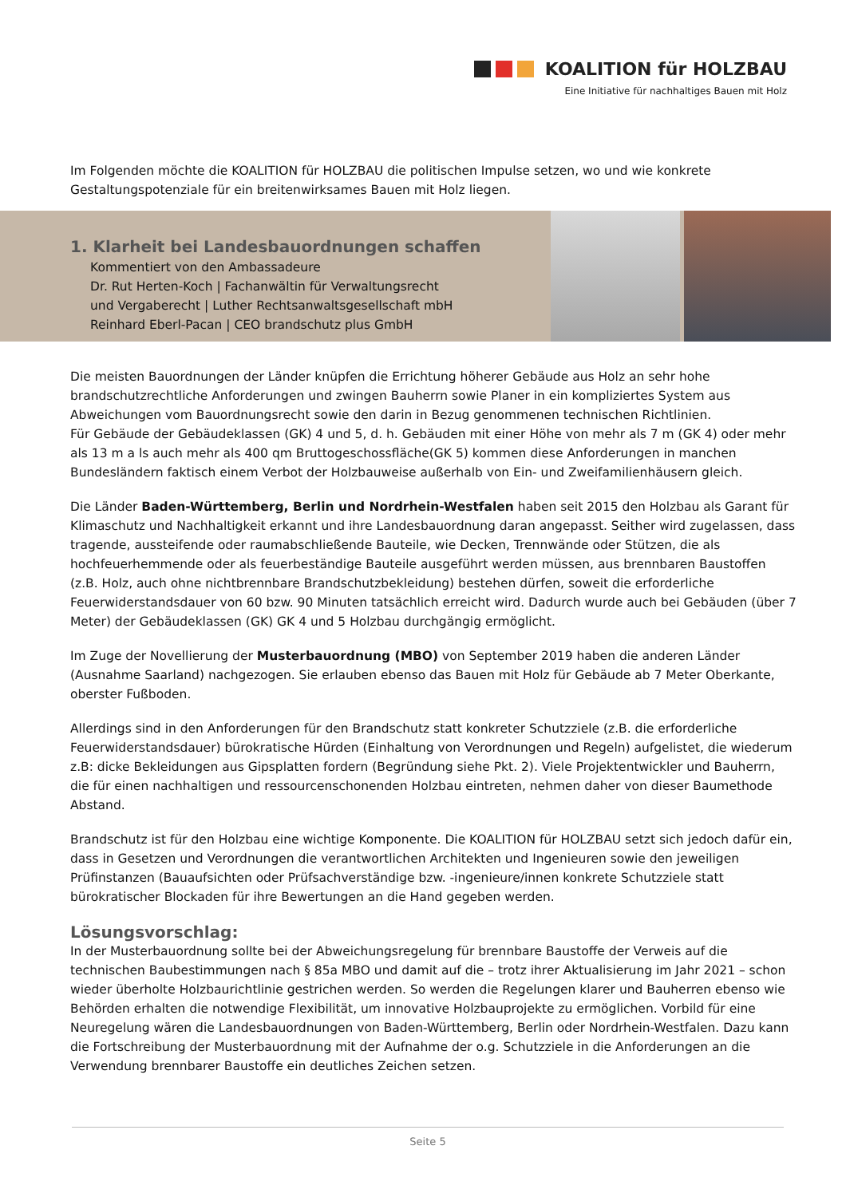KOALITION für HOLZBAU
Eine Initiative für nachhaltiges Bauen mit Holz
Im Folgenden möchte die KOALITION für HOLZBAU die politischen Impulse setzen, wo und wie konkrete Gestaltungspotenziale für ein breitenwirksames Bauen mit Holz liegen.
1. Klarheit bei Landesbauordnungen schaffen
Kommentiert von den Ambassadeure
Dr. Rut Herten-Koch | Fachanwältin für Verwaltungsrecht
und Vergaberecht | Luther Rechtsanwaltsgesellschaft mbH
Reinhard Eberl-Pacan | CEO brandschutz plus GmbH
Die meisten Bauordnungen der Länder knüpfen die Errichtung höherer Gebäude aus Holz an sehr hohe brandschutzrechtliche Anforderungen und zwingen Bauherrn sowie Planer in ein kompliziertes System aus Abweichungen vom Bauordnungsrecht sowie den darin in Bezug genommenen technischen Richtlinien.
Für Gebäude der Gebäudeklassen (GK) 4 und 5, d. h. Gebäuden mit einer Höhe von mehr als 7 m (GK 4) oder mehr als 13 m a ls auch mehr als 400 qm Bruttogeschossfläche(GK 5) kommen diese Anforderungen in manchen Bundesländern faktisch einem Verbot der Holzbauweise außerhalb von Ein- und Zweifamilienhäusern gleich.
Die Länder Baden-Württemberg, Berlin und Nordrhein-Westfalen haben seit 2015 den Holzbau als Garant für Klimaschutz und Nachhaltigkeit erkannt und ihre Landesbauordnung daran angepasst. Seither wird zugelassen, dass tragende, aussteifende oder raumabschließende Bauteile, wie Decken, Trennwände oder Stützen, die als hochfeuerhemmende oder als feuerbeständige Bauteile ausgeführt werden müssen, aus brennbaren Baustoffen (z.B. Holz, auch ohne nichtbrennbare Brandschutzbekleidung) bestehen dürfen, soweit die erforderliche Feuerwiderstandsdauer von 60 bzw. 90 Minuten tatsächlich erreicht wird. Dadurch wurde auch bei Gebäuden (über 7 Meter) der Gebäudeklassen (GK) GK 4 und 5 Holzbau durchgängig ermöglicht.
Im Zuge der Novellierung der Musterbauordnung (MBO) von September 2019 haben die anderen Länder (Ausnahme Saarland) nachgezogen. Sie erlauben ebenso das Bauen mit Holz für Gebäude ab 7 Meter Oberkante, oberster Fußboden.
Allerdings sind in den Anforderungen für den Brandschutz statt konkreter Schutzziele (z.B. die erforderliche Feuerwiderstandsdauer) bürokratische Hürden (Einhaltung von Verordnungen und Regeln) aufgelistet, die wiederum z.B: dicke Bekleidungen aus Gipsplatten fordern (Begründung siehe Pkt. 2). Viele Projektentwickler und Bauherrn, die für einen nachhaltigen und ressourcenschonenden Holzbau eintreten, nehmen daher von dieser Baumethode Abstand.
Brandschutz ist für den Holzbau eine wichtige Komponente. Die KOALITION für HOLZBAU setzt sich jedoch dafür ein, dass in Gesetzen und Verordnungen die verantwortlichen Architekten und Ingenieuren sowie den jeweiligen Prüfinstanzen (Bauaufsichten oder Prüfsachverständige bzw. -ingenieure/innen konkrete Schutzziele statt bürokratischer Blockaden für ihre Bewertungen an die Hand gegeben werden.
Lösungsvorschlag:
In der Musterbauordnung sollte bei der Abweichungsregelung für brennbare Baustoffe der Verweis auf die technischen Baubestimmungen nach § 85a MBO und damit auf die – trotz ihrer Aktualisierung im Jahr 2021 – schon wieder überholte Holzbaurichtlinie gestrichen werden. So werden die Regelungen klarer und Bauherren ebenso wie Behörden erhalten die notwendige Flexibilität, um innovative Holzbauprojekte zu ermöglichen. Vorbild für eine Neuregelung wären die Landesbauordnungen von Baden-Württemberg, Berlin oder Nordrhein-Westfalen. Dazu kann die Fortschreibung der Musterbauordnung mit der Aufnahme der o.g. Schutzziele in die Anforderungen an die Verwendung brennbarer Baustoffe ein deutliches Zeichen setzen.
Seite 5